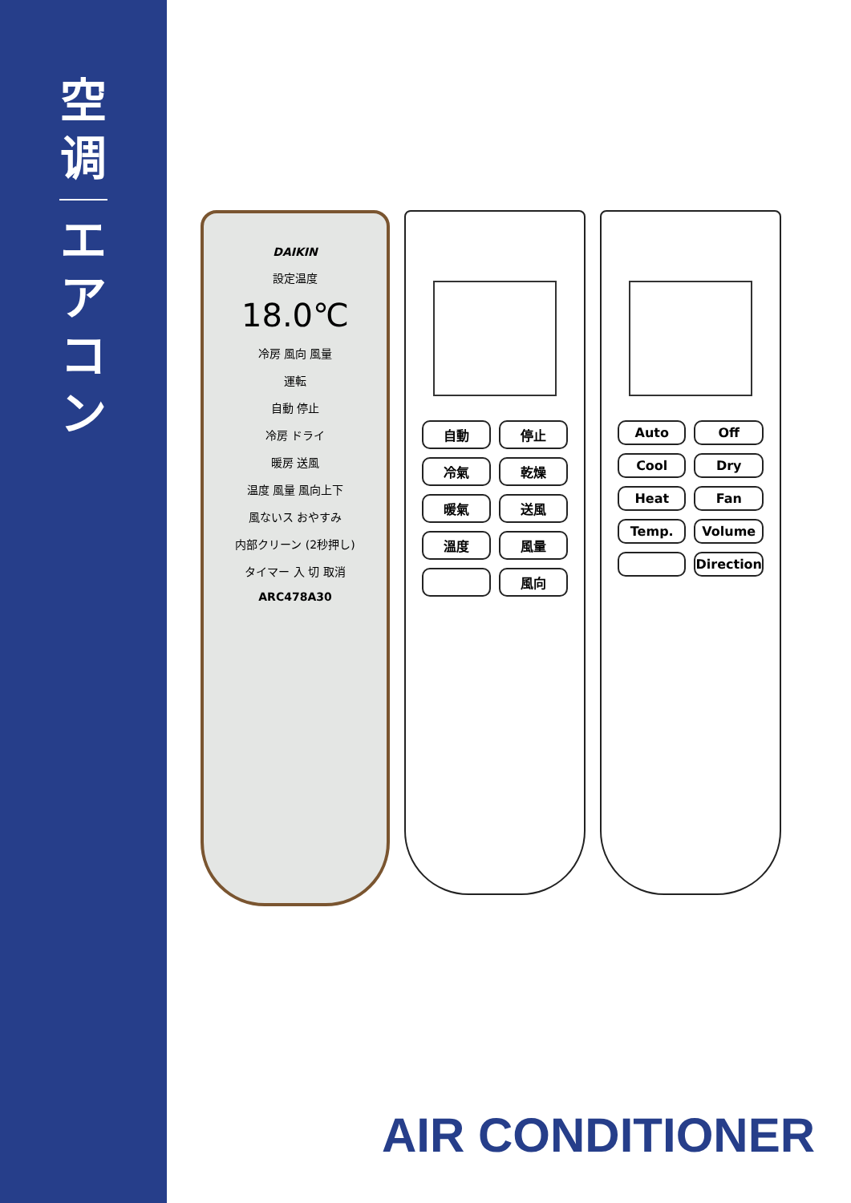空
调
エ
ア
コ
ン
DAIKIN
設定温度
18.0℃
冷房 風向 風量
運転
自動 停止
冷房 ドライ
暖房 送風
温度 風量 風向上下
風ないス おやすみ
内部クリーン (2秒押し)
タイマー 入 切 取消
ARC478A30
自動 停止 冷氣 乾燥 暖氣 送風 溫度 風量 風向
Auto Off Cool Dry Heat Fan Temp. Volume Direction
AIR CONDITIONER